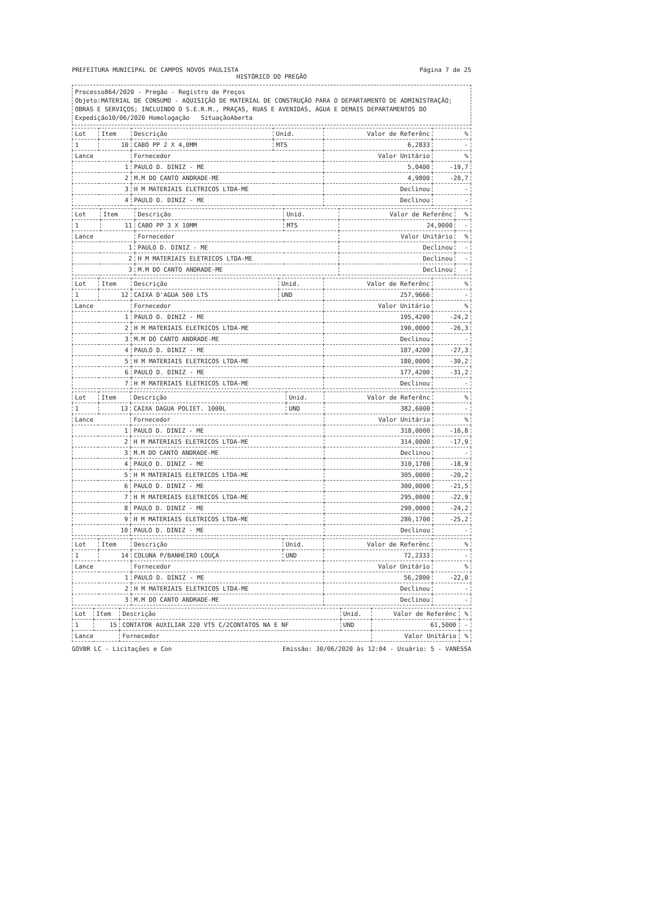PREFEITURA MUNICIPAL DE CAMPOS NOVOS PAULISTA Página 7 de 25
HISTÓRICO DO PREGÃO
Processo864/2020 - Pregão - Registro de Preços
Objeto:MATERIAL DE CONSUMO - AQUISIÇÃO DE MATERIAL DE CONSTRUÇÃO PARA O DEPARTAMENTO DE ADMINISTRAÇÃO; OBRAS E SERVIÇOS; INCLUINDO O S.E.R.M., PRAÇAS, RUAS E AVENIDAS, ÁGUA E DEMAIS DEPARTAMENTOS DO
Expedição10/06/2020 Homologação SituaçãoAberta
| Lot | Item | Descrição | Unid. | Valor de Referênc | % |
| --- | --- | --- | --- | --- | --- |
| 1 | 10 | CABO PP 2 X 4,0MM | MTS | 6,2833 | - |
| Lance | | Fornecedor | | Valor Unitário | % |
| 1 | | PAULO D. DINIZ - ME | | 5,0400 | -19,7 |
| 2 | | M.M DO CANTO ANDRADE-ME | | 4,9800 | -20,7 |
| 3 | | H M MATERIAIS ELETRICOS LTDA-ME | | Declinou | - |
| 4 | | PAULO D. DINIZ - ME | | Declinou | - |
| Lot | Item | Descrição | Unid. | Valor de Referênc | % |
| --- | --- | --- | --- | --- | --- |
| 1 | 11 | CABO PP 3 X 10MM | MTS | 24,9000 | - |
| Lance | | Fornecedor | | Valor Unitário | % |
| 1 | | PAULO D. DINIZ - ME | | Declinou | - |
| 2 | | H M MATERIAIS ELETRICOS LTDA-ME | | Declinou | - |
| 3 | | M.M DO CANTO ANDRADE-ME | | Declinou | - |
| Lot | Item | Descrição | Unid. | Valor de Referênc | % |
| --- | --- | --- | --- | --- | --- |
| 1 | 12 | CAIXA D'AGUA 500 LTS | UND | 257,9666 | - |
| Lance | | Fornecedor | | Valor Unitário | % |
| 1 | | PAULO D. DINIZ - ME | | 195,4200 | -24,2 |
| 2 | | H M MATERIAIS ELETRICOS LTDA-ME | | 190,0000 | -26,3 |
| 3 | | M.M DO CANTO ANDRADE-ME | | Declinou | - |
| 4 | | PAULO D. DINIZ - ME | | 187,4200 | -27,3 |
| 5 | | H M MATERIAIS ELETRICOS LTDA-ME | | 180,0000 | -30,2 |
| 6 | | PAULO D. DINIZ - ME | | 177,4200 | -31,2 |
| 7 | | H M MATERIAIS ELETRICOS LTDA-ME | | Declinou | - |
| Lot | Item | Descrição | Unid. | Valor de Referênc | % |
| --- | --- | --- | --- | --- | --- |
| 1 | 13 | CAIXA DAGUA POLIET. 1000L | UND | 382,6000 | - |
| Lance | | Fornecedor | | Valor Unitário | % |
| 1 | | PAULO D. DINIZ - ME | | 318,0000 | -16,8 |
| 2 | | H M MATERIAIS ELETRICOS LTDA-ME | | 314,0000 | -17,9 |
| 3 | | M.M DO CANTO ANDRADE-ME | | Declinou | - |
| 4 | | PAULO D. DINIZ - ME | | 310,1700 | -18,9 |
| 5 | | H M MATERIAIS ELETRICOS LTDA-ME | | 305,0000 | -20,2 |
| 6 | | PAULO D. DINIZ - ME | | 300,0000 | -21,5 |
| 7 | | H M MATERIAIS ELETRICOS LTDA-ME | | 295,0000 | -22,9 |
| 8 | | PAULO D. DINIZ - ME | | 290,0000 | -24,2 |
| 9 | | H M MATERIAIS ELETRICOS LTDA-ME | | 286,1700 | -25,2 |
| 10 | | PAULO D. DINIZ - ME | | Declinou | - |
| Lot | Item | Descrição | Unid. | Valor de Referênc | % |
| --- | --- | --- | --- | --- | --- |
| 1 | 14 | COLUNA P/BANHEIRO LOUÇA | UND | 72,2333 | - |
| Lance | | Fornecedor | | Valor Unitário | % |
| 1 | | PAULO D. DINIZ - ME | | 56,2800 | -22,0 |
| 2 | | H M MATERIAIS ELETRICOS LTDA-ME | | Declinou | - |
| 3 | | M.M DO CANTO ANDRADE-ME | | Declinou | - |
| Lot | Item | Descrição | Unid. | Valor de Referênc | % |
| --- | --- | --- | --- | --- | --- |
| 1 | 15 | CONTATOR AUXILIAR 220 VTS C/2CONTATOS NA E NF | UND | 61,5000 | - |
| Lance | | Fornecedor | | Valor Unitário | % |
GOVBR LC - Licitações e Con Emissão: 30/06/2020 às 12:04 - Usuário: 5 - VANESSA